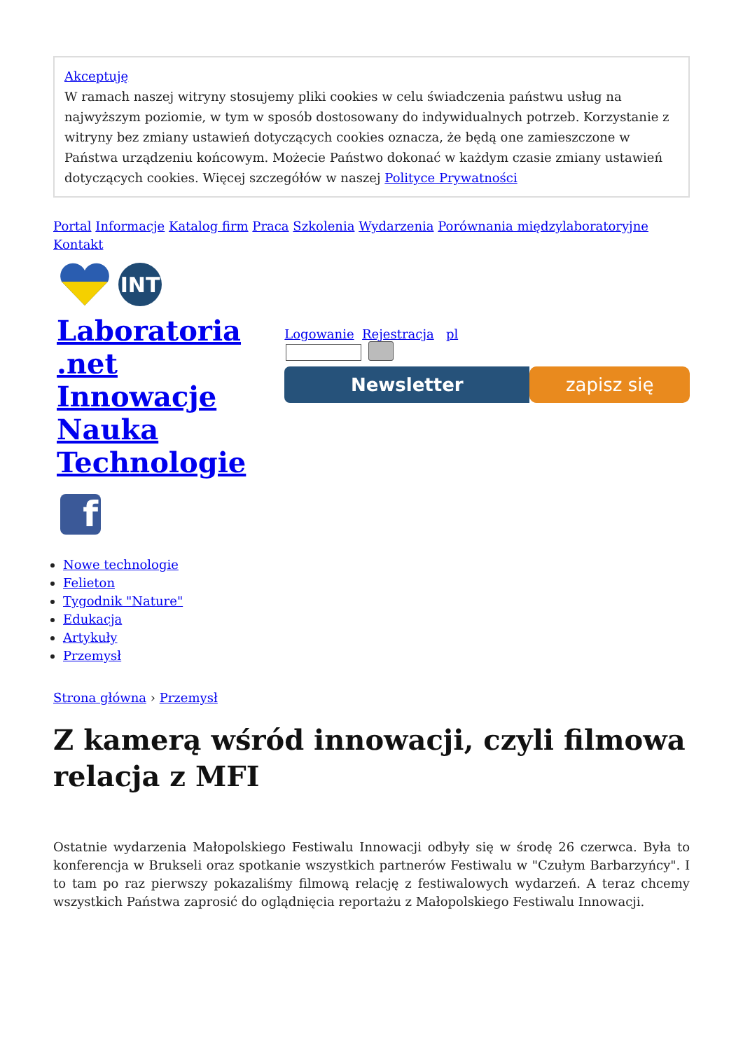Akceptuję
W ramach naszej witryny stosujemy pliki cookies w celu świadczenia państwu usług na najwyższym poziomie, w tym w sposób dostosowany do indywidualnych potrzeb. Korzystanie z witryny bez zmiany ustawień dotyczących cookies oznacza, że będą one zamieszczone w Państwa urządzeniu końcowym. Możecie Państwo dokonać w każdym czasie zmiany ustawień dotyczących cookies. Więcej szczegółów w naszej Polityce Prywatności
Portal Informacje Katalog firm Praca Szkolenia Wydarzenia Porównania międzylaboratoryjne Kontakt
INT
Laboratoria
.net
Innowacje
Nauka
Technologie
f
Logowanie Rejestracja pl
Newsletter zapisz się
Nowe technologie
Felieton
Tygodnik "Nature"
Edukacja
Artykuły
Przemysł
Strona główna › Przemysł
Z kamerą wśród innowacji, czyli filmowa relacja z MFI
Ostatnie wydarzenia Małopolskiego Festiwalu Innowacji odbyły się w środę 26 czerwca. Była to konferencja w Brukseli oraz spotkanie wszystkich partnerów Festiwalu w "Czułym Barbarzyńcy". I to tam po raz pierwszy pokazaliśmy filmową relację z festiwalowych wydarzeń. A teraz chcemy wszystkich Państwa zaprosić do oglądnięcia reportażu z Małopolskiego Festiwalu Innowacji.